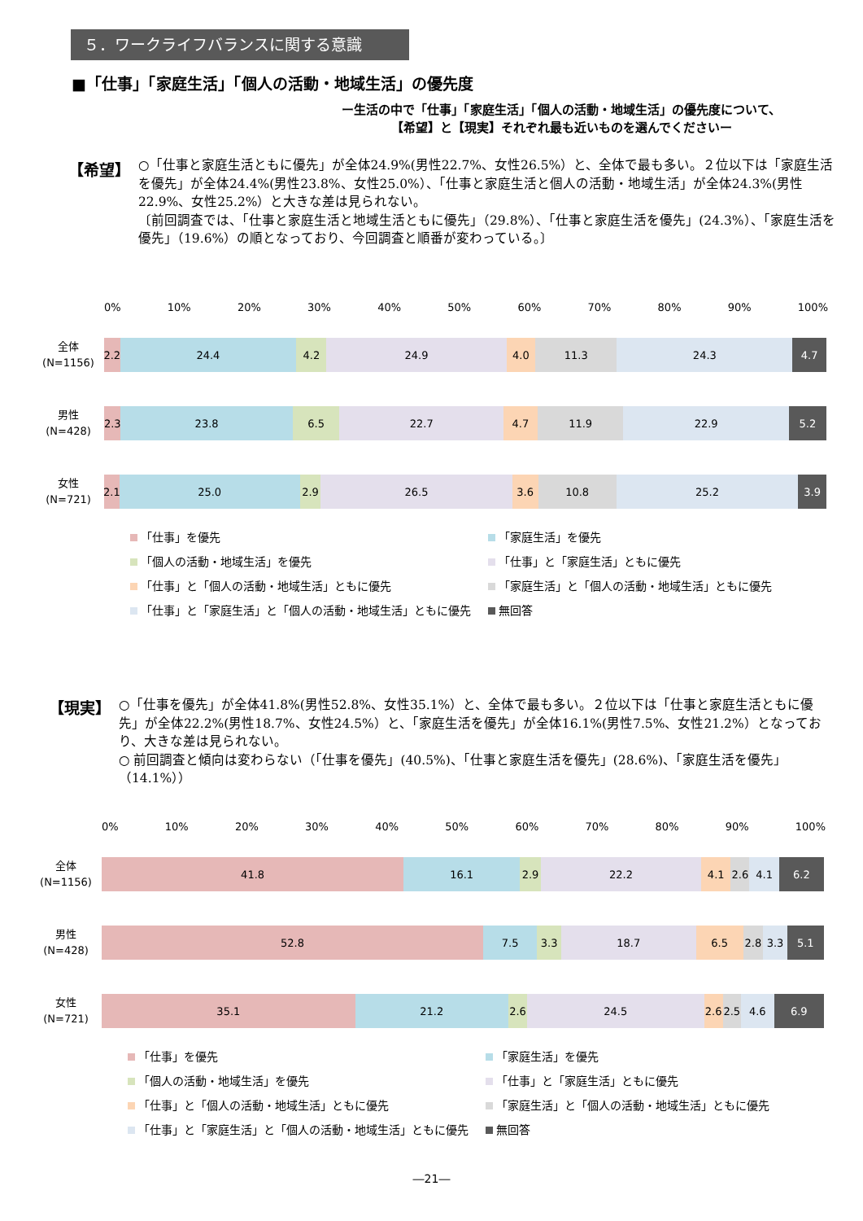５．ワークライフバランスに関する意識
■「仕事」「家庭生活」「個人の活動・地域生活」の優先度
ー生活の中で「仕事」「家庭生活」「個人の活動・地域生活」の優先度について、
【希望】と【現実】それぞれ最も近いものを選んでくださいー
【希望】
○「仕事と家庭生活ともに優先」が全体24.9%(男性22.7%、女性26.5%）と、全体で最も多い。２位以下は「家庭生活を優先」が全体24.4%(男性23.8%、女性25.0%）、「仕事と家庭生活と個人の活動・地域生活」が全体24.3%(男性22.9%、女性25.2%）と大きな差は見られない。
〔前回調査では、「仕事と家庭生活と地域生活ともに優先」（29.8%）、「仕事と家庭生活を優先」(24.3%）、「家庭生活を優先」（19.6%）の順となっており、今回調査と順番が変わっている。〕
0% 10% 20% 30% 40% 50% 60% 70% 80% 90% 100%
全体
(N=1156)
2.2 24.4 4.2 24.9 4.0 11.3 24.3 4.7
男性
(N=428)
2.3 23.8 6.5 22.7 4.7 11.9 22.9 5.2
女性
(N=721)
2.1 25.0 2.9 26.5 3.6 10.8 25.2 3.9
「仕事」を優先
「家庭生活」を優先
「個人の活動・地域生活」を優先
「仕事」と「家庭生活」ともに優先
「仕事」と「個人の活動・地域生活」ともに優先
「家庭生活」と「個人の活動・地域生活」ともに優先
「仕事」と「家庭生活」と「個人の活動・地域生活」ともに優先
無回答
【現実】
○「仕事を優先」が全体41.8%(男性52.8%、女性35.1%）と、全体で最も多い。２位以下は「仕事と家庭生活ともに優先」が全体22.2%(男性18.7%、女性24.5%）と、「家庭生活を優先」が全体16.1%(男性7.5%、女性21.2%）となっており、大きな差は見られない。
○ 前回調査と傾向は変わらない（「仕事を優先」(40.5%)、「仕事と家庭生活を優先」(28.6%)、「家庭生活を優先」（14.1%））
0% 10% 20% 30% 40% 50% 60% 70% 80% 90% 100%
全体
(N=1156)
41.8 16.1 2.9 22.2 4.1 2.6 4.1 6.2
男性
(N=428)
52.8 7.5 3.3 18.7 6.5 2.8 3.3 5.1
女性
(N=721)
35.1 21.2 2.6 24.5 2.6 2.5 4.6 6.9
「仕事」を優先
「家庭生活」を優先
「個人の活動・地域生活」を優先
「仕事」と「家庭生活」ともに優先
「仕事」と「個人の活動・地域生活」ともに優先
「家庭生活」と「個人の活動・地域生活」ともに優先
「仕事」と「家庭生活」と「個人の活動・地域生活」ともに優先
無回答
―21―